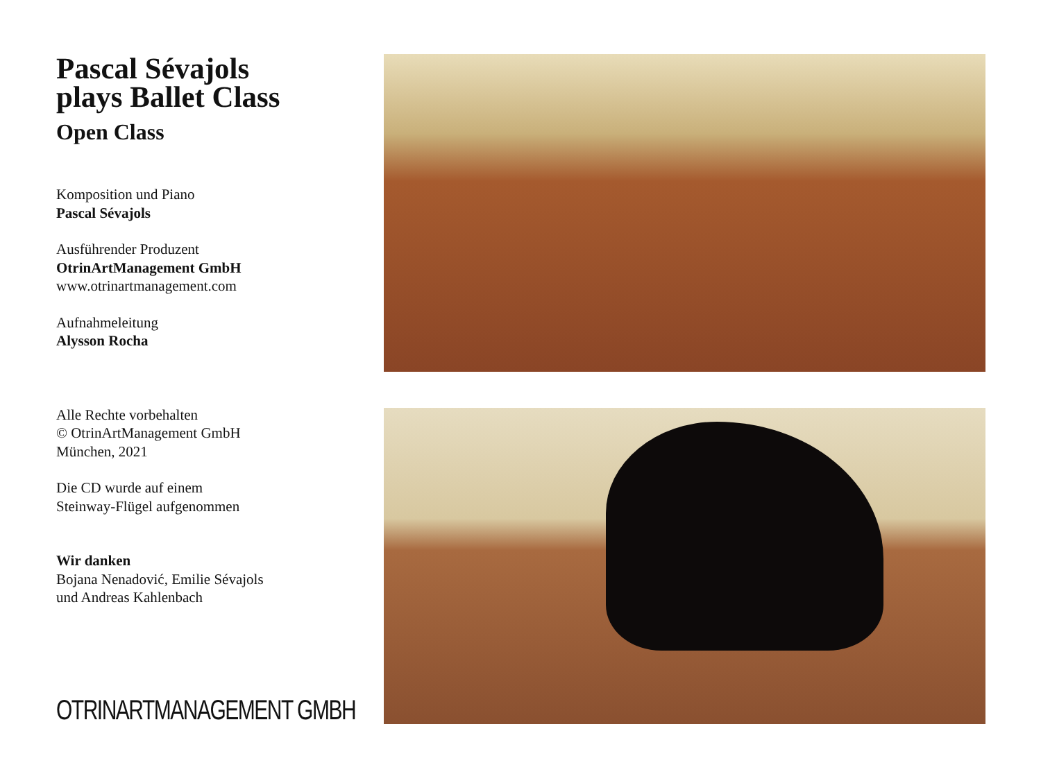Pascal Sévajols
plays Ballet Class
Open Class
Komposition und Piano
Pascal Sévajols
Ausführender Produzent
OtrinArtManagement GmbH
www.otrinartmanagement.com
Aufnahmeleitung
Alysson Rocha
Alle Rechte vorbehalten
© OtrinArtManagement GmbH
München, 2021
Die CD wurde auf einem
Steinway-Flügel aufgenommen
Wir danken
Bojana Nenadović, Emilie Sévajols
und Andreas Kahlenbach
OTRINARTMANAGEMENT GMBH